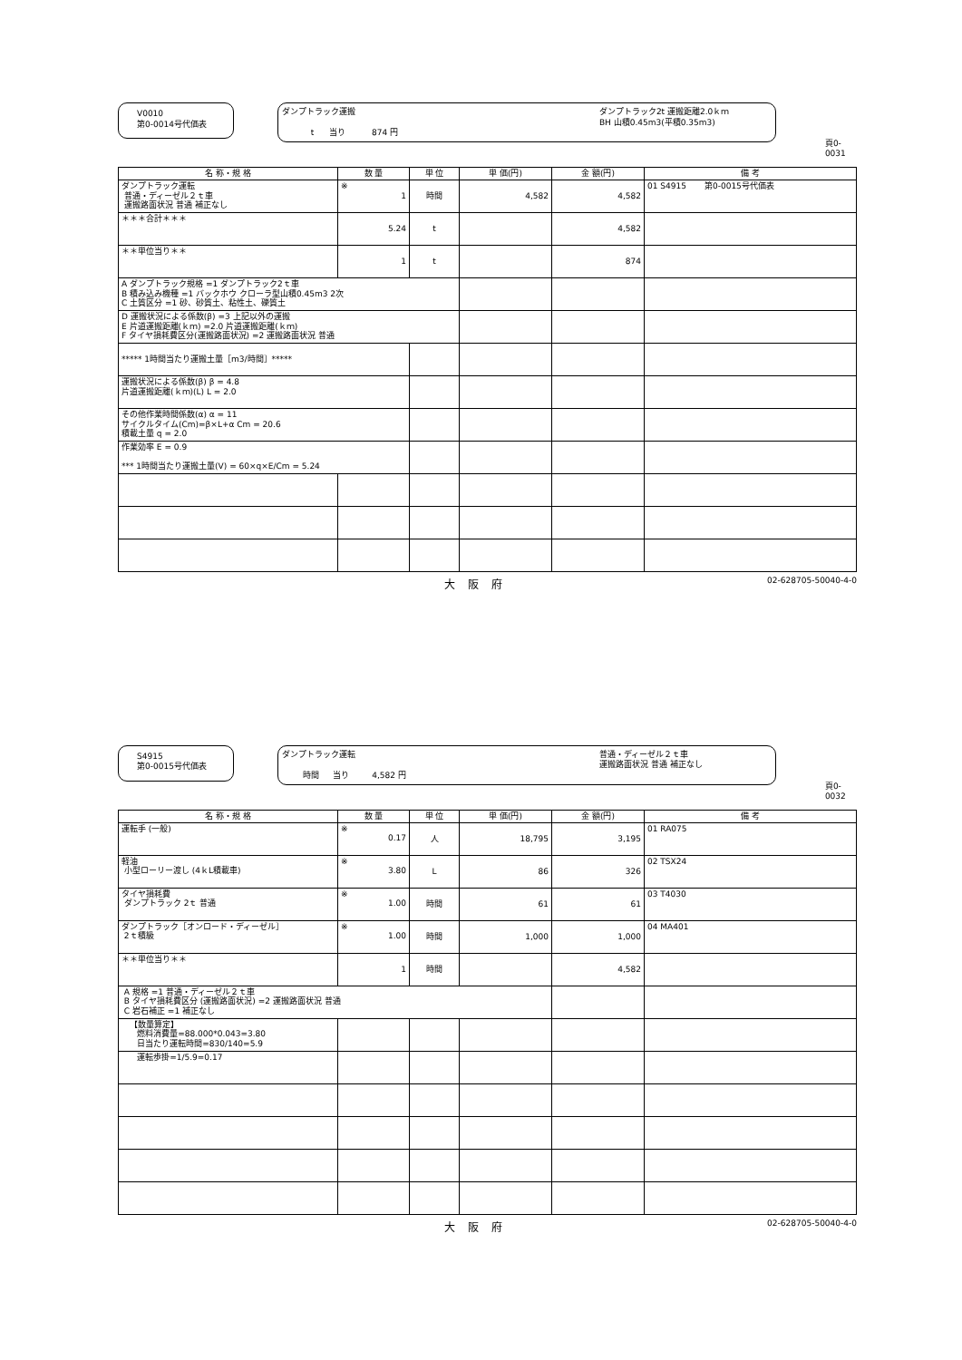V0010
第0-0014号代価表
ダンプトラック運搬
t 当り 874 円
ダンプトラック2t 運搬距離2.0ｋｍ
BH 山積0.45m3(平積0.35m3)
頁0-0031
| 名 称・規 格 | 数 量 | 単 位 | 単 価(円) | 金 額(円) | 備 考 |
| --- | --- | --- | --- | --- | --- |
| ダンプトラック運転 普通・ディーゼル２ｔ車 運搬路面状況 普通 補正なし | ※ 1 | 時間 | 4,582 | 4,582 | 01 S4915 第0-0015号代価表 |
| ＊＊＊合計＊＊＊ | 5.24 | t | | 4,582 | |
| ＊＊単位当り＊＊ | 1 | t | | 874 | |
| A ダンプトラック規格 =1 ダンプトラック2ｔ車 B 積み込み機種 =1 バックホウ クローラ型山積0.45m3 2次 C 土質区分 =1 砂、砂質土、粘性土、礫質土 | | | | | |
| D 運搬状況による係数(β) =3 上記以外の運搬 E 片道運搬距離(ｋｍ) =2.0 片道運搬距離(ｋｍ) F タイヤ損耗費区分(運搬路面状況) =2 運搬路面状況 普通 | | | | | |
| ***** 1時間当たり運搬土量［m3/時間］***** | | | | | |
| 運搬状況による係数(β) β = 4.8 片道運搬距離(ｋｍ)(L) L = 2.0 | | | | | |
| その他作業時間係数(α) α = 11 サイクルタイム(Cm)=β×L+α Cm = 20.6 積載土量 q = 2.0 | | | | | |
| 作業効率 E = 0.9 *** 1時間当たり運搬土量(V) = 60×q×E/Cm = 5.24 | | | | | |
大阪府 02-628705-50040-4-0
S4915
第0-0015号代価表
ダンプトラック運転
時間 当り 4,582 円
普通・ディーゼル２ｔ車
運搬路面状況 普通 補正なし
頁0-0032
| 名 称・規 格 | 数 量 | 単 位 | 単 価(円) | 金 額(円) | 備 考 |
| --- | --- | --- | --- | --- | --- |
| 運転手 (一般) | ※ 0.17 | 人 | 18,795 | 3,195 | 01 RA075 |
| 軽油 小型ローリー渡し (4ｋL積載車) | ※ 3.80 | L | 86 | 326 | 02 TSX24 |
| タイヤ損耗費 ダンプトラック 2ｔ 普通 | ※ 1.00 | 時間 | 61 | 61 | 03 T4030 |
| ダンプトラック［オンロード・ディーゼル］ 2ｔ積級 | ※ 1.00 | 時間 | 1,000 | 1,000 | 04 MA401 |
| ＊＊単位当り＊＊ | 1 | 時間 | | 4,582 | |
| A 規格 =1 普通・ディーゼル２ｔ車 B タイヤ損耗費区分 (運搬路面状況) =2 運搬路面状況 普通 C 岩石補正 =1 補正なし | | | | | |
| 【数量算定】 燃料消費量=88.000*0.043=3.80 日当たり運転時間=830/140=5.9 | | | | | |
| 運転歩掛=1/5.9=0.17 | | | | | |
大阪府 02-628705-50040-4-0